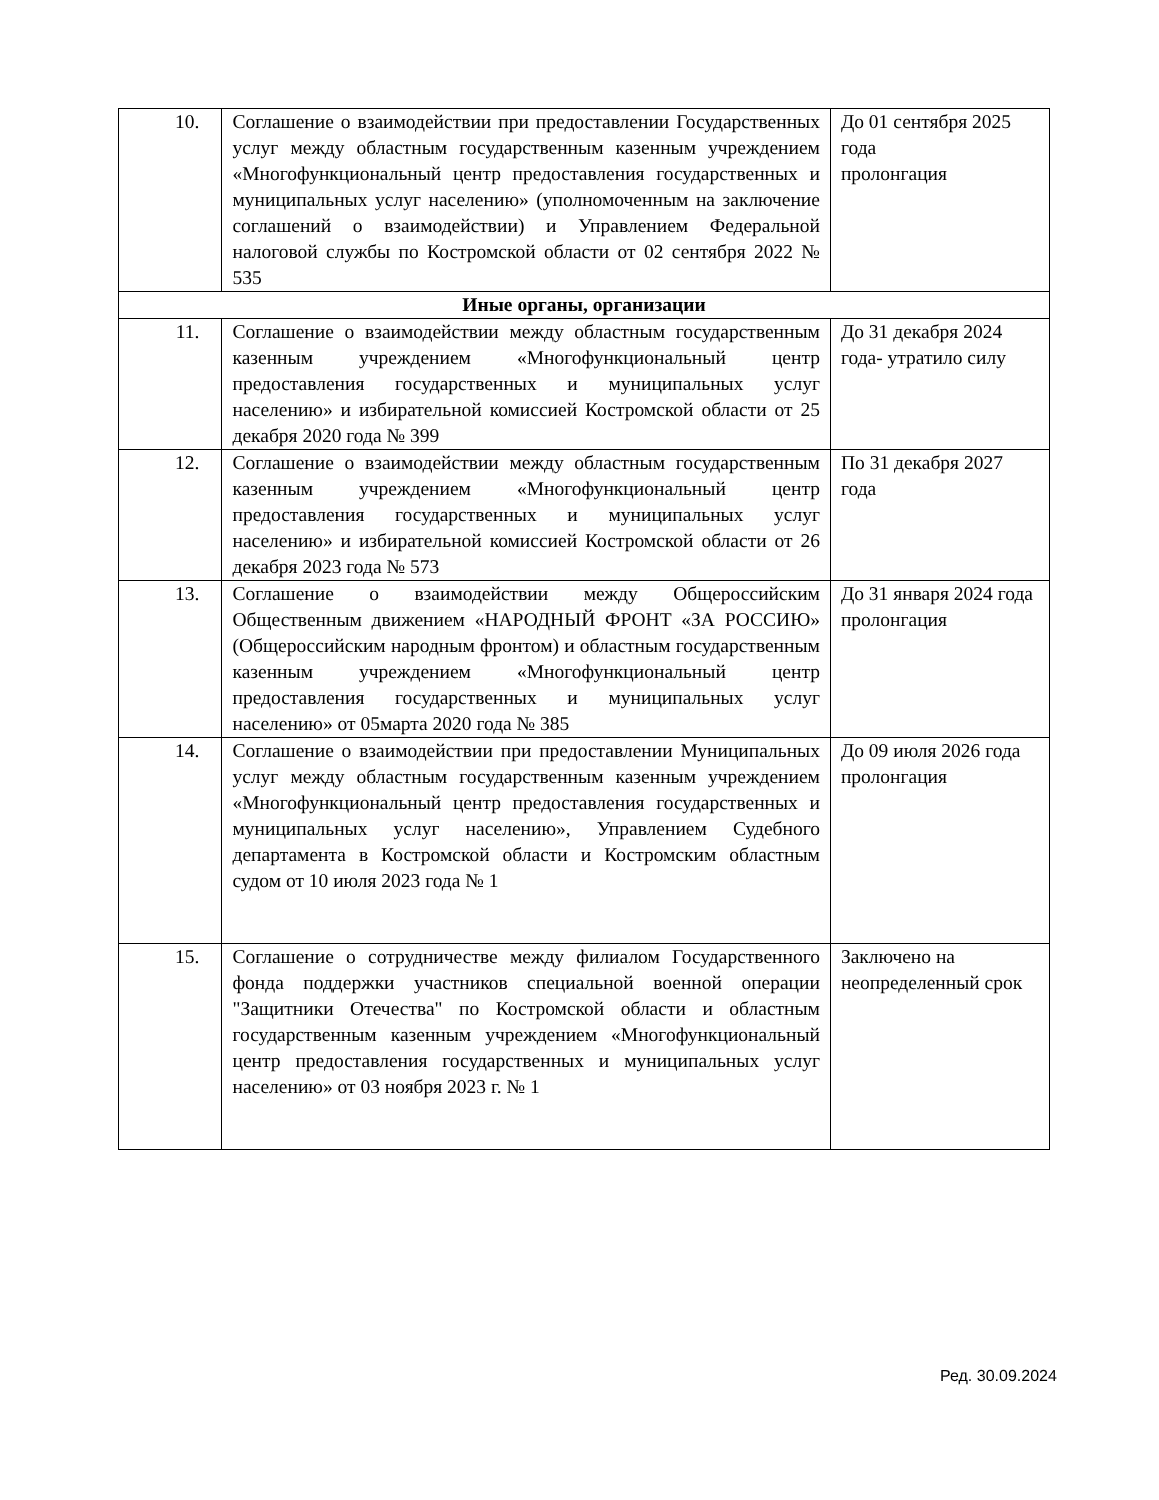| 10. | Соглашение о взаимодействии при предоставлении Государственных услуг между областным государственным казенным учреждением «Многофункциональный центр предоставления государственных и муниципальных услуг населению» (уполномоченным на заключение соглашений о взаимодействии) и Управлением Федеральной налоговой службы по Костромской области от 02 сентября 2022 № 535 | До 01 сентября 2025 года пролонгация |
| Иные органы, организации | | |
| 11. | Соглашение о взаимодействии между областным государственным казенным учреждением «Многофункциональный центр предоставления государственных и муниципальных услуг населению» и избирательной комиссией Костромской области от 25 декабря 2020 года № 399 | До 31 декабря 2024 года- утратило силу |
| 12. | Соглашение о взаимодействии между областным государственным казенным учреждением «Многофункциональный центр предоставления государственных и муниципальных услуг населению» и избирательной комиссией Костромской области от 26 декабря 2023 года № 573 | По 31 декабря 2027 года |
| 13. | Соглашение о взаимодействии между Общероссийским Общественным движением «НАРОДНЫЙ ФРОНТ «ЗА РОССИЮ» (Общероссийским народным фронтом) и областным государственным казенным учреждением «Многофункциональный центр предоставления государственных и муниципальных услуг населению» от 05марта 2020 года № 385 | До 31 января 2024 года пролонгация |
| 14. | Соглашение о взаимодействии при предоставлении Муниципальных услуг между областным государственным казенным учреждением «Многофункциональный центр предоставления государственных и муниципальных услуг населению», Управлением Судебного департамента в Костромской области и Костромским областным судом от 10 июля 2023 года № 1 | До 09 июля 2026 года пролонгация |
| 15. | Соглашение о сотрудничестве между филиалом Государственного фонда поддержки участников специальной военной операции "Защитники Отечества" по Костромской области и областным государственным казенным учреждением «Многофункциональный центр предоставления государственных и муниципальных услуг населению» от 03 ноября 2023 г. № 1 | Заключено на неопределенный срок |
Ред. 30.09.2024